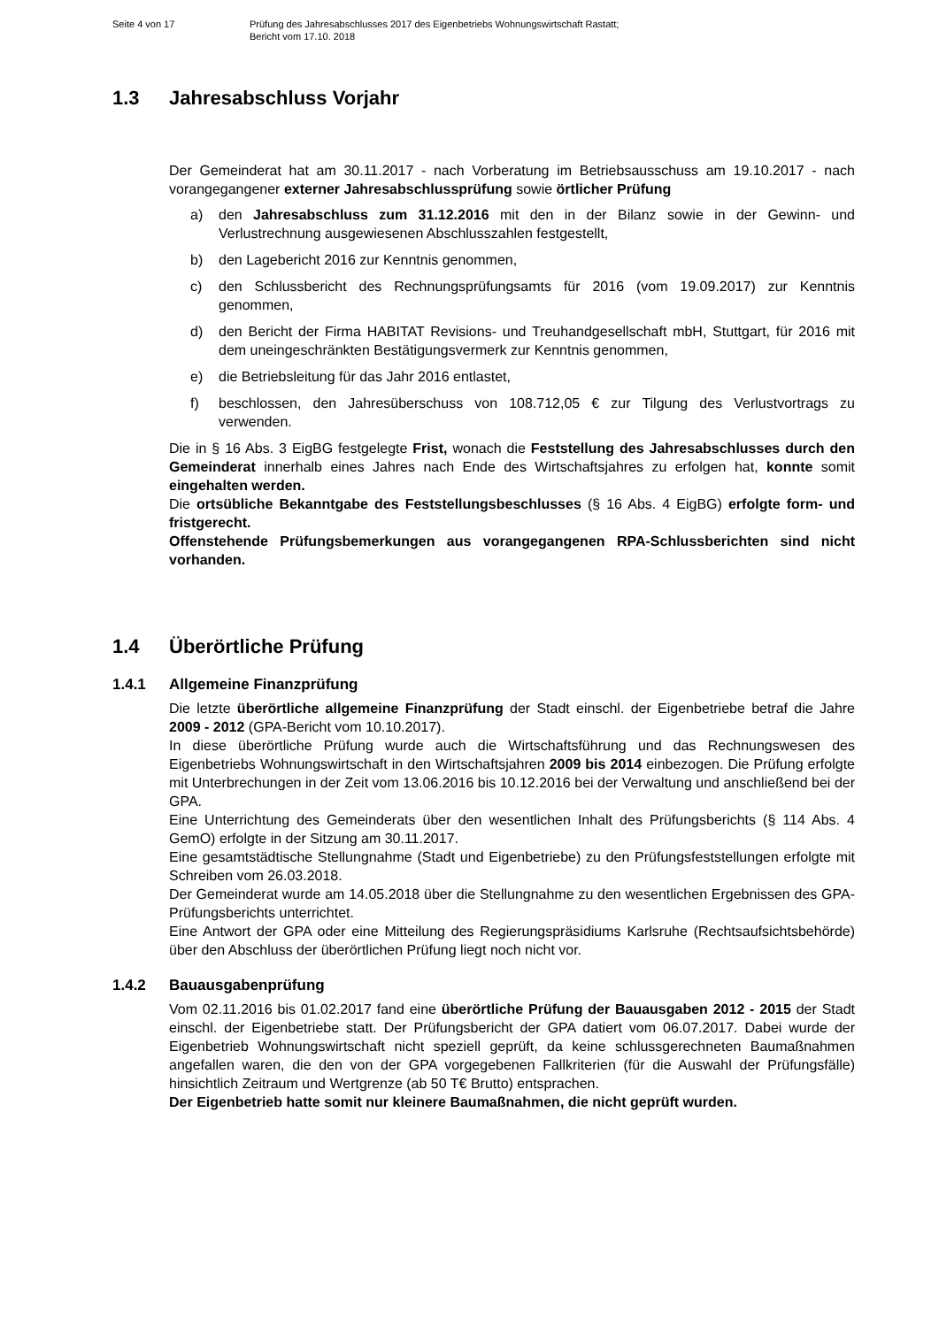Seite 4 von 17 Prüfung des Jahresabschlusses 2017 des Eigenbetriebs Wohnungswirtschaft Rastatt;
Bericht vom 17.10. 2018
1.3 Jahresabschluss Vorjahr
Der Gemeinderat hat am 30.11.2017 - nach Vorberatung im Betriebsausschuss am 19.10.2017 - nach vorangegangener externer Jahresabschlussprüfung sowie örtlicher Prüfung
a) den Jahresabschluss zum 31.12.2016 mit den in der Bilanz sowie in der Gewinn- und Verlustrechnung ausgewiesenen Abschlusszahlen festgestellt,
b) den Lagebericht 2016 zur Kenntnis genommen,
c) den Schlussbericht des Rechnungsprüfungsamts für 2016 (vom 19.09.2017) zur Kenntnis genommen,
d) den Bericht der Firma HABITAT Revisions- und Treuhandgesellschaft mbH, Stuttgart, für 2016 mit dem uneingeschränkten Bestätigungsvermerk zur Kenntnis genommen,
e) die Betriebsleitung für das Jahr 2016 entlastet,
f) beschlossen, den Jahresüberschuss von 108.712,05 € zur Tilgung des Verlustvortrags zu verwenden.
Die in § 16 Abs. 3 EigBG festgelegte Frist, wonach die Feststellung des Jahresabschlusses durch den Gemeinderat innerhalb eines Jahres nach Ende des Wirtschaftsjahres zu erfolgen hat, konnte somit eingehalten werden.
Die ortsübliche Bekanntgabe des Feststellungsbeschlusses (§ 16 Abs. 4 EigBG) erfolgte form- und fristgerecht.
Offenstehende Prüfungsbemerkungen aus vorangegangenen RPA-Schlussberichten sind nicht vorhanden.
1.4 Überörtliche Prüfung
1.4.1 Allgemeine Finanzprüfung
Die letzte überörtliche allgemeine Finanzprüfung der Stadt einschl. der Eigenbetriebe betraf die Jahre 2009 - 2012 (GPA-Bericht vom 10.10.2017).
In diese überörtliche Prüfung wurde auch die Wirtschaftsführung und das Rechnungswesen des Eigenbetriebs Wohnungswirtschaft in den Wirtschaftsjahren 2009 bis 2014 einbezogen. Die Prüfung erfolgte mit Unterbrechungen in der Zeit vom 13.06.2016 bis 10.12.2016 bei der Verwaltung und anschließend bei der GPA.
Eine Unterrichtung des Gemeinderats über den wesentlichen Inhalt des Prüfungsberichts (§ 114 Abs. 4 GemO) erfolgte in der Sitzung am 30.11.2017.
Eine gesamtstädtische Stellungnahme (Stadt und Eigenbetriebe) zu den Prüfungsfeststellungen erfolgte mit Schreiben vom 26.03.2018.
Der Gemeinderat wurde am 14.05.2018 über die Stellungnahme zu den wesentlichen Ergebnissen des GPA-Prüfungsberichts unterrichtet.
Eine Antwort der GPA oder eine Mitteilung des Regierungspräsidiums Karlsruhe (Rechtsaufsichtsbehörde) über den Abschluss der überörtlichen Prüfung liegt noch nicht vor.
1.4.2 Bauausgabenprüfung
Vom 02.11.2016 bis 01.02.2017 fand eine überörtliche Prüfung der Bauausgaben 2012 - 2015 der Stadt einschl. der Eigenbetriebe statt. Der Prüfungsbericht der GPA datiert vom 06.07.2017. Dabei wurde der Eigenbetrieb Wohnungswirtschaft nicht speziell geprüft, da keine schlussgerechneten Baumaßnahmen angefallen waren, die den von der GPA vorgegebenen Fallkriterien (für die Auswahl der Prüfungsfälle) hinsichtlich Zeitraum und Wertgrenze (ab 50 T€ Brutto) entsprachen.
Der Eigenbetrieb hatte somit nur kleinere Baumaßnahmen, die nicht geprüft wurden.